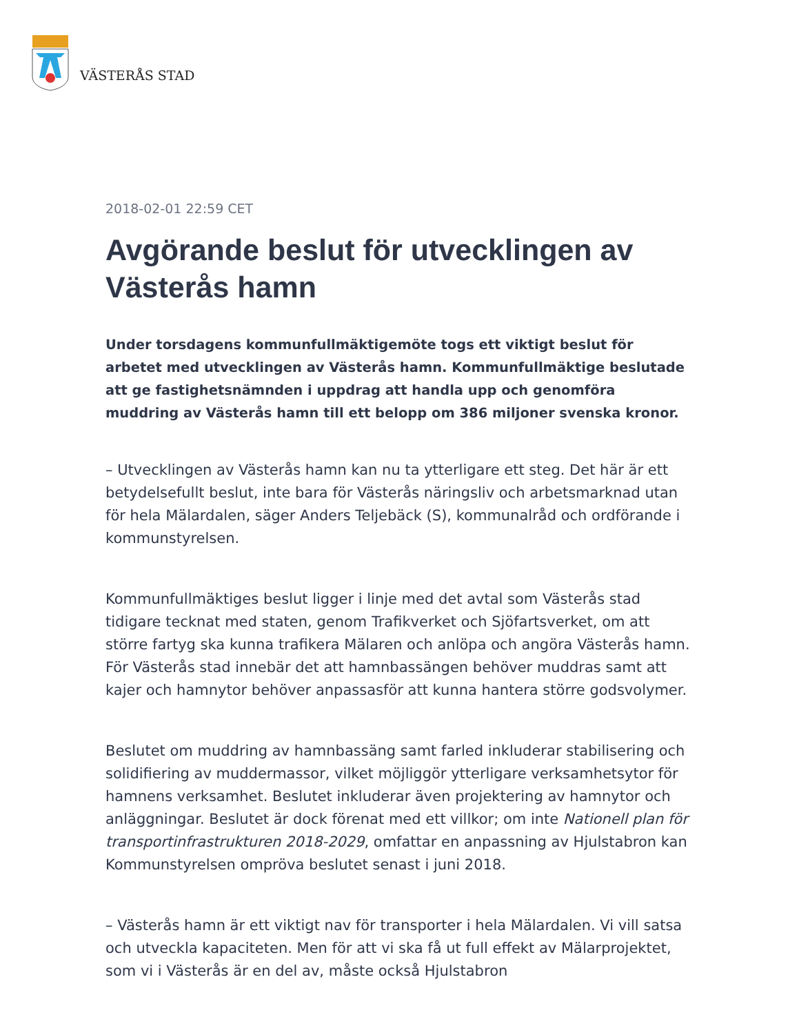VÄSTERÅS STAD
2018-02-01 22:59 CET
Avgörande beslut för utvecklingen av Västerås hamn
Under torsdagens kommunfullmäktigemöte togs ett viktigt beslut för arbetet med utvecklingen av Västerås hamn. Kommunfullmäktige beslutade att ge fastighetsnämnden i uppdrag att handla upp och genomföra muddring av Västerås hamn till ett belopp om 386 miljoner svenska kronor.
– Utvecklingen av Västerås hamn kan nu ta ytterligare ett steg. Det här är ett betydelsefullt beslut, inte bara för Västerås näringsliv och arbetsmarknad utan för hela Mälardalen, säger Anders Teljebäck (S), kommunalråd och ordförande i kommunstyrelsen.
Kommunfullmäktiges beslut ligger i linje med det avtal som Västerås stad tidigare tecknat med staten, genom Trafikverket och Sjöfartsverket, om att större fartyg ska kunna trafikera Mälaren och anlöpa och angöra Västerås hamn. För Västerås stad innebär det att hamnbassängen behöver muddras samt att kajer och hamnytor behöver anpassasför att kunna hantera större godsvolymer.
Beslutet om muddring av hamnbassäng samt farled inkluderar stabilisering och solidifiering av muddermassor, vilket möjliggör ytterligare verksamhetsytor för hamnens verksamhet. Beslutet inkluderar även projektering av hamnytor och anläggningar. Beslutet är dock förenat med ett villkor; om inte Nationell plan för transportinfrastrukturen 2018-2029, omfattar en anpassning av Hjulstabron kan Kommunstyrelsen ompröva beslutet senast i juni 2018.
– Västerås hamn är ett viktigt nav för transporter i hela Mälardalen. Vi vill satsa och utveckla kapaciteten. Men för att vi ska få ut full effekt av Mälarprojektet, som vi i Västerås är en del av, måste också Hjulstabron